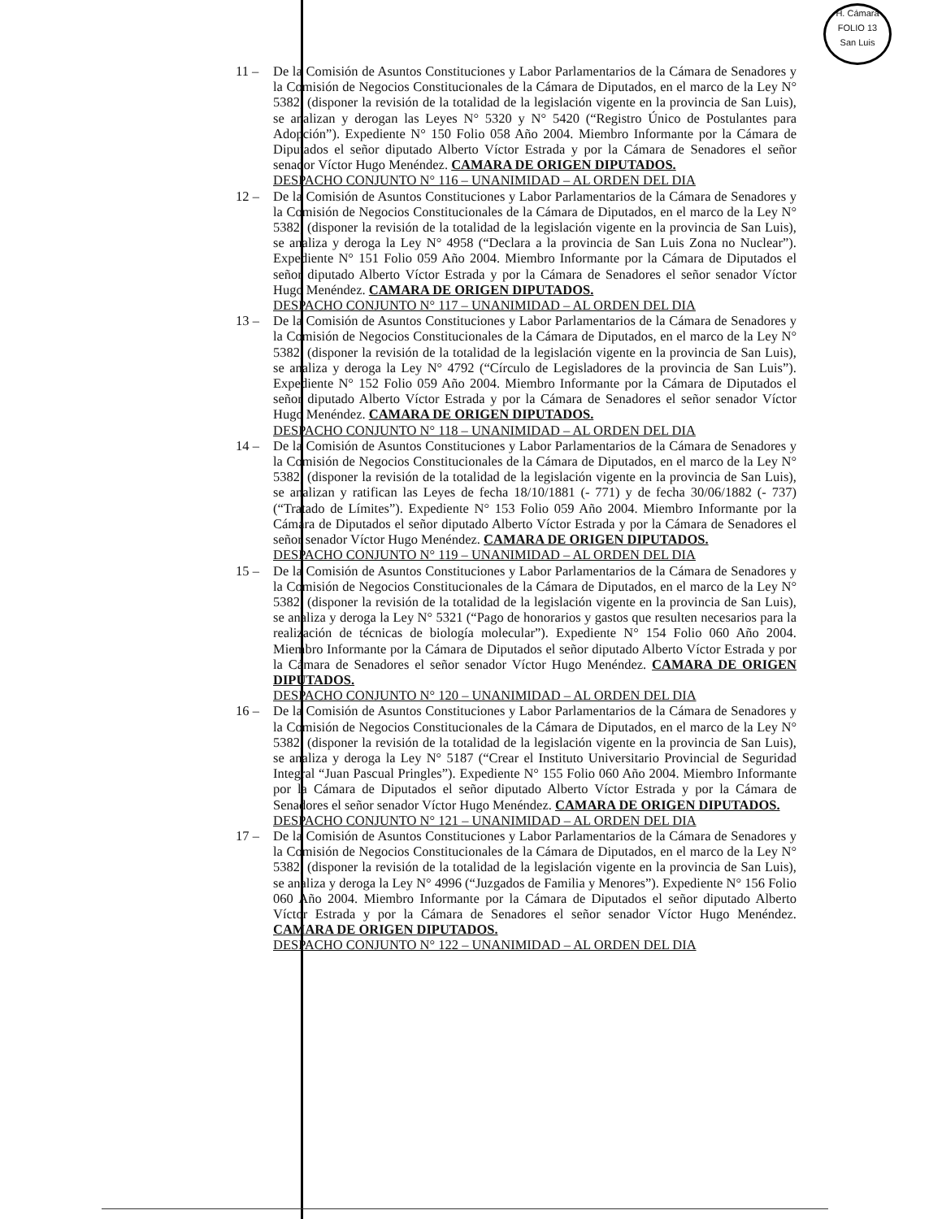H. Cámara
FOLIO 13
San Luis
11 – De la Comisión de Asuntos Constituciones y Labor Parlamentarios de la Cámara de Senadores y la Comisión de Negocios Constitucionales de la Cámara de Diputados, en el marco de la Ley N° 5382, (disponer la revisión de la totalidad de la legislación vigente en la provincia de San Luis), se analizan y derogan las Leyes N° 5320 y N° 5420 (“Registro Único de Postulantes para Adopción”). Expediente N° 150 Folio 058 Año 2004. Miembro Informante por la Cámara de Diputados el señor diputado Alberto Víctor Estrada y por la Cámara de Senadores el señor senador Víctor Hugo Menéndez. CAMARA DE ORIGEN DIPUTADOS.
DESPACHO CONJUNTO N° 116 – UNANIMIDAD – AL ORDEN DEL DIA
12 – De la Comisión de Asuntos Constituciones y Labor Parlamentarios de la Cámara de Senadores y la Comisión de Negocios Constitucionales de la Cámara de Diputados, en el marco de la Ley N° 5382, (disponer la revisión de la totalidad de la legislación vigente en la provincia de San Luis), se analiza y deroga la Ley N° 4958 (“Declara a la provincia de San Luis Zona no Nuclear”). Expediente N° 151 Folio 059 Año 2004. Miembro Informante por la Cámara de Diputados el señor diputado Alberto Víctor Estrada y por la Cámara de Senadores el señor senador Víctor Hugo Menéndez. CAMARA DE ORIGEN DIPUTADOS.
DESPACHO CONJUNTO N° 117 – UNANIMIDAD – AL ORDEN DEL DIA
13 – De la Comisión de Asuntos Constituciones y Labor Parlamentarios de la Cámara de Senadores y la Comisión de Negocios Constitucionales de la Cámara de Diputados, en el marco de la Ley N° 5382, (disponer la revisión de la totalidad de la legislación vigente en la provincia de San Luis), se analiza y deroga la Ley N° 4792 (“Círculo de Legisladores de la provincia de San Luis”). Expediente N° 152 Folio 059 Año 2004. Miembro Informante por la Cámara de Diputados el señor diputado Alberto Víctor Estrada y por la Cámara de Senadores el señor senador Víctor Hugo Menéndez. CAMARA DE ORIGEN DIPUTADOS.
DESPACHO CONJUNTO N° 118 – UNANIMIDAD – AL ORDEN DEL DIA
14 – De la Comisión de Asuntos Constituciones y Labor Parlamentarios de la Cámara de Senadores y la Comisión de Negocios Constitucionales de la Cámara de Diputados, en el marco de la Ley N° 5382, (disponer la revisión de la totalidad de la legislación vigente en la provincia de San Luis), se analizan y ratifican las Leyes de fecha 18/10/1881 (- 771) y de fecha 30/06/1882 (- 737) (“Tratado de Límites”). Expediente N° 153 Folio 059 Año 2004. Miembro Informante por la Cámara de Diputados el señor diputado Alberto Víctor Estrada y por la Cámara de Senadores el señor senador Víctor Hugo Menéndez. CAMARA DE ORIGEN DIPUTADOS.
DESPACHO CONJUNTO N° 119 – UNANIMIDAD – AL ORDEN DEL DIA
15 – De la Comisión de Asuntos Constituciones y Labor Parlamentarios de la Cámara de Senadores y la Comisión de Negocios Constitucionales de la Cámara de Diputados, en el marco de la Ley N° 5382, (disponer la revisión de la totalidad de la legislación vigente en la provincia de San Luis), se analiza y deroga la Ley N° 5321 (“Pago de honorarios y gastos que resulten necesarios para la realización de técnicas de biología molecular”). Expediente N° 154 Folio 060 Año 2004. Miembro Informante por la Cámara de Diputados el señor diputado Alberto Víctor Estrada y por la Cámara de Senadores el señor senador Víctor Hugo Menéndez. CAMARA DE ORIGEN DIPUTADOS.
DESPACHO CONJUNTO N° 120 – UNANIMIDAD – AL ORDEN DEL DIA
16 – De la Comisión de Asuntos Constituciones y Labor Parlamentarios de la Cámara de Senadores y la Comisión de Negocios Constitucionales de la Cámara de Diputados, en el marco de la Ley N° 5382, (disponer la revisión de la totalidad de la legislación vigente en la provincia de San Luis), se analiza y deroga la Ley N° 5187 (“Crear el Instituto Universitario Provincial de Seguridad Integral “Juan Pascual Pringles”). Expediente N° 155 Folio 060 Año 2004. Miembro Informante por la Cámara de Diputados el señor diputado Alberto Víctor Estrada y por la Cámara de Senadores el señor senador Víctor Hugo Menéndez. CAMARA DE ORIGEN DIPUTADOS.
DESPACHO CONJUNTO N° 121 – UNANIMIDAD – AL ORDEN DEL DIA
17 – De la Comisión de Asuntos Constituciones y Labor Parlamentarios de la Cámara de Senadores y la Comisión de Negocios Constitucionales de la Cámara de Diputados, en el marco de la Ley N° 5382, (disponer la revisión de la totalidad de la legislación vigente en la provincia de San Luis), se analiza y deroga la Ley N° 4996 (“Juzgados de Familia y Menores”). Expediente N° 156 Folio 060 Año 2004. Miembro Informante por la Cámara de Diputados el señor diputado Alberto Víctor Estrada y por la Cámara de Senadores el señor senador Víctor Hugo Menéndez. CAMARA DE ORIGEN DIPUTADOS.
DESPACHO CONJUNTO N° 122 – UNANIMIDAD – AL ORDEN DEL DIA